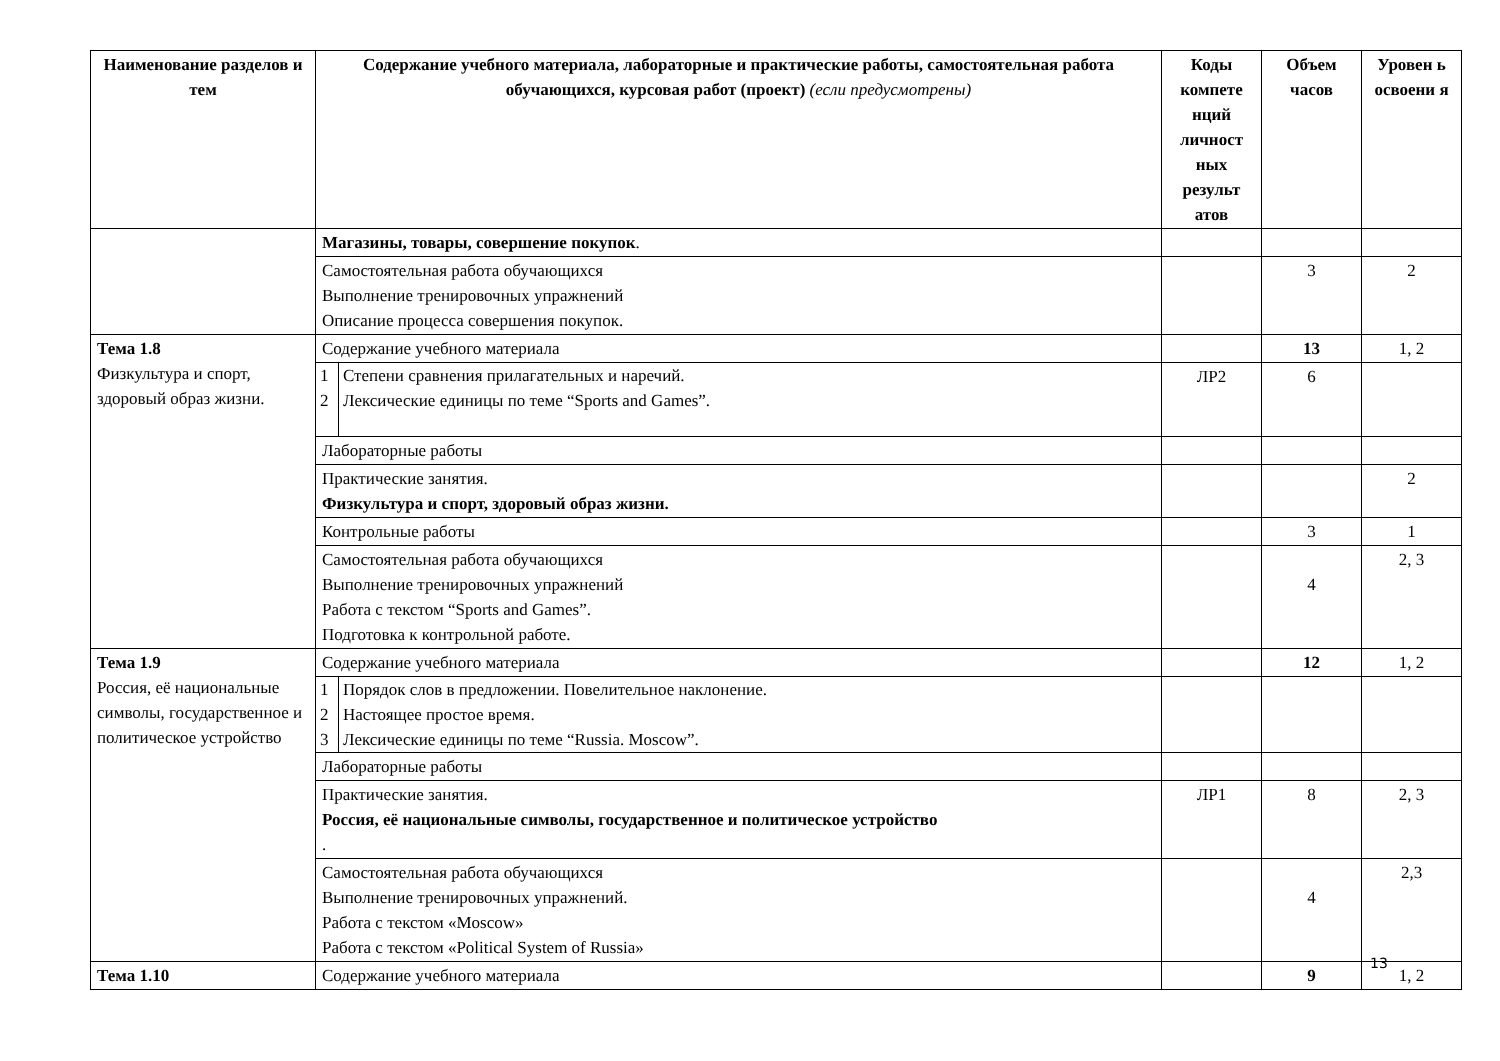| Наименование разделов и тем | Содержание учебного материала, лабораторные и практические работы, самостоятельная работа обучающихся, курсовая работ (проект) (если предусмотрены) | Коды компете нций личност ных результ атов | Объем часов | Уровен ь освоени я |
| --- | --- | --- | --- | --- |
| | Магазины, товары, совершение покупок . | | | |
| | Самостоятельная работа обучающихся Выполнение тренировочных упражнений Описание процесса совершения покупок. | | 3 | 2 |
| Тема 1.8 Физкультура и спорт, здоровый образ жизни. | Содержание учебного материала | | 13 | 1, 2 |
| | / 1 / Степени сравнения прилагательных и наречий. / / 2 / Лексические единицы по теме “Sports and Games”. / | ЛР2 | 6 | |
| | Лабораторные работы | | | |
| | Практические занятия. Физкультура и спорт, здоровый образ жизни. | | | 2 |
| | Контрольные работы | | 3 | 1 |
| | Самостоятельная работа обучающихся Выполнение тренировочных упражнений Работа с текстом “Sports and Games”. Подготовка к контрольной работе. | | 4 | 2, 3 |
| Тема 1.9 Россия, её национальные символы, государственное и политическое устройство | Содержание учебного материала | | 12 | 1, 2 |
| | / 1 / Порядок слов в предложении. Повелительное наклонение. / / 2 / Настоящее простое время. / / 3 / Лексические единицы по теме “Russia. Moscow”. / | | | |
| | Лабораторные работы | | | |
| | Практические занятия. Россия, её национальные символы, государственное и политическое устройство . | ЛР1 | 8 | 2, 3 |
| | Самостоятельная работа обучающихся Выполнение тренировочных упражнений. Работа с текстом «Moscow» Работа с текстом «Political System of Russia» | | 4 | 2,3 |
| Тема 1.10 | Содержание учебного материала | | 9 | 1, 2 |
13